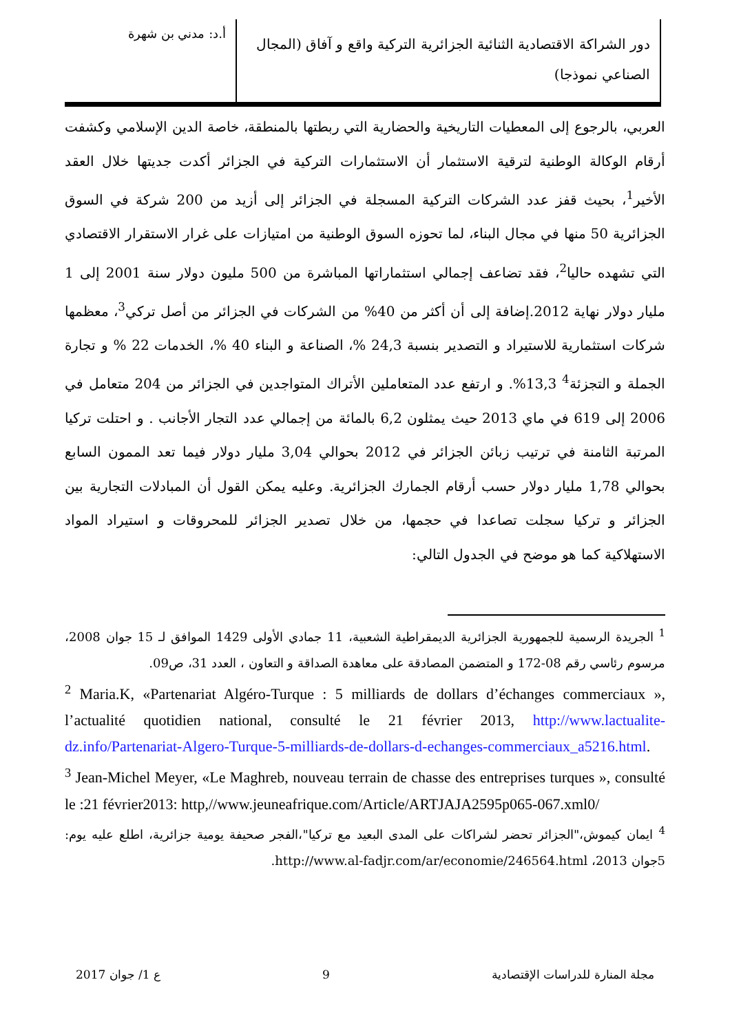دور الشراكة الاقتصادية الثنائية الجزائرية التركية واقع و آفاق (المجال الصناعي نموذجا)
أ.د: مدني بن شهرة
العربي، بالرجوع إلى المعطيات التاريخية والحضارية التي ربطتها بالمنطقة، خاصة الدين الإسلامي وكشفت أرقام الوكالة الوطنية لترقية الاستثمار أن الاستثمارات التركية في الجزائر أكدت جديتها خلال العقد الأخير<sup>1</sup>، بحيث قفز عدد الشركات التركية المسجلة في الجزائر إلى أزيد من 200 شركة في السوق الجزائرية 50 منها في مجال البناء، لما تحوزه السوق الوطنية من امتيازات على غرار الاستقرار الاقتصادي التي تشهده حاليا<sup>2</sup>، فقد تضاعف إجمالي استثماراتها المباشرة من 500 مليون دولار سنة 2001 إلى 1 مليار دولار نهاية 2012.إضافة إلى أن أكثر من 40% من الشركات في الجزائر من أصل تركي<sup>3</sup>، معظمها شركات استثمارية للاستيراد و التصدير بنسبة 24,3 %، الصناعة و البناء 40 %، الخدمات 22 % و تجارة الجملة و التجزئة<sup>4</sup> 13,3%. و ارتفع عدد المتعاملين الأتراك المتواجدين في الجزائر من 204 متعامل في 2006 إلى 619 في ماي 2013 حيث يمثلون 6,2 بالمائة من إجمالي عدد التجار الأجانب . و احتلت تركيا المرتبة الثامنة في ترتيب زبائن الجزائر في 2012 بحوالي 3,04 مليار دولار فيما تعد الممون السابع بحوالي 1,78 مليار دولار حسب أرقام الجمارك الجزائرية. وعليه يمكن القول أن المبادلات التجارية بين الجزائر و تركيا سجلت تصاعدا في حجمها، من خلال تصدير الجزائر للمحروقات و استيراد المواد الاستهلاكية كما هو موضح في الجدول التالي:
<sup>1</sup> الجريدة الرسمية للجمهورية الجزائرية الديمقراطية الشعبية، 11 جمادي الأولى 1429 الموافق لـ 15 جوان 2008، مرسوم رئاسي رقم 08-172 و المتضمن المصادقة على معاهدة الصداقة و التعاون ، العدد 31، ص09.
<sup>2</sup> Maria.K, «Partenariat Algéro-Turque : 5 milliards de dollars d’échanges commerciaux », l’actualité quotidien national, consulté le 21 février 2013, http://www.lactualite-dz.info/Partenariat-Algero-Turque-5-milliards-de-dollars-d-echanges-commerciaux_a5216.html.
<sup>3</sup> Jean-Michel Meyer, «Le Maghreb, nouveau terrain de chasse des entreprises turques », consulté le :21 février2013: http,//www.jeuneafrique.com/Article/ARTJAJA2595p065-067.xml0/
<sup>4</sup> ايمان كيموش،"الجزائر تحضر لشراكات على المدى البعيد مع تركيا"،الفجر صحيفة يومية جزائرية، اطلع عليه يوم: 5جوان 2013، http://www.al-fadjr.com/ar/economie/246564.html.
مجلة المنارة للدراسات الإقتصادية 9 ع 1/ جوان 2017